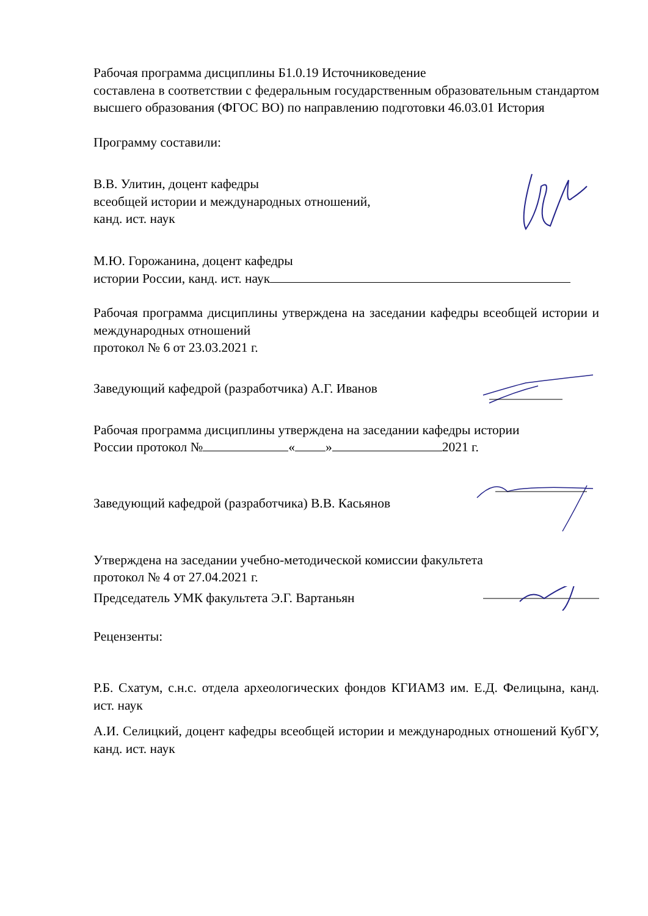Рабочая программа дисциплины Б1.0.19 Источниковедение
составлена в соответствии с федеральным государственным образовательным стандартом высшего образования (ФГОС ВО) по направлению подготовки 46.03.01 История
Программу составили:
В.В. Улитин, доцент кафедры
всеобщей истории и международных отношений,
канд. ист. наук
М.Ю. Горожанина, доцент кафедры
истории России, канд. ист. наук
Рабочая программа дисциплины утверждена на заседании кафедры всеобщей истории и международных отношений
протокол № 6 от 23.03.2021 г.
Заведующий кафедрой (разработчика) А.Г. Иванов
Рабочая программа дисциплины утверждена на заседании кафедры истории
России протокол № « » 2021 г.
Заведующий кафедрой (разработчика) В.В. Касьянов
Утверждена на заседании учебно-методической комиссии факультета
протокол № 4 от 27.04.2021 г.
Председатель УМК факультета Э.Г. Вартаньян
Рецензенты:
Р.Б. Схатум, с.н.с. отдела археологических фондов КГИАМЗ им. Е.Д. Фелицына, канд. ист. наук
А.И. Селицкий, доцент кафедры всеобщей истории и международных отношений КубГУ, канд. ист. наук